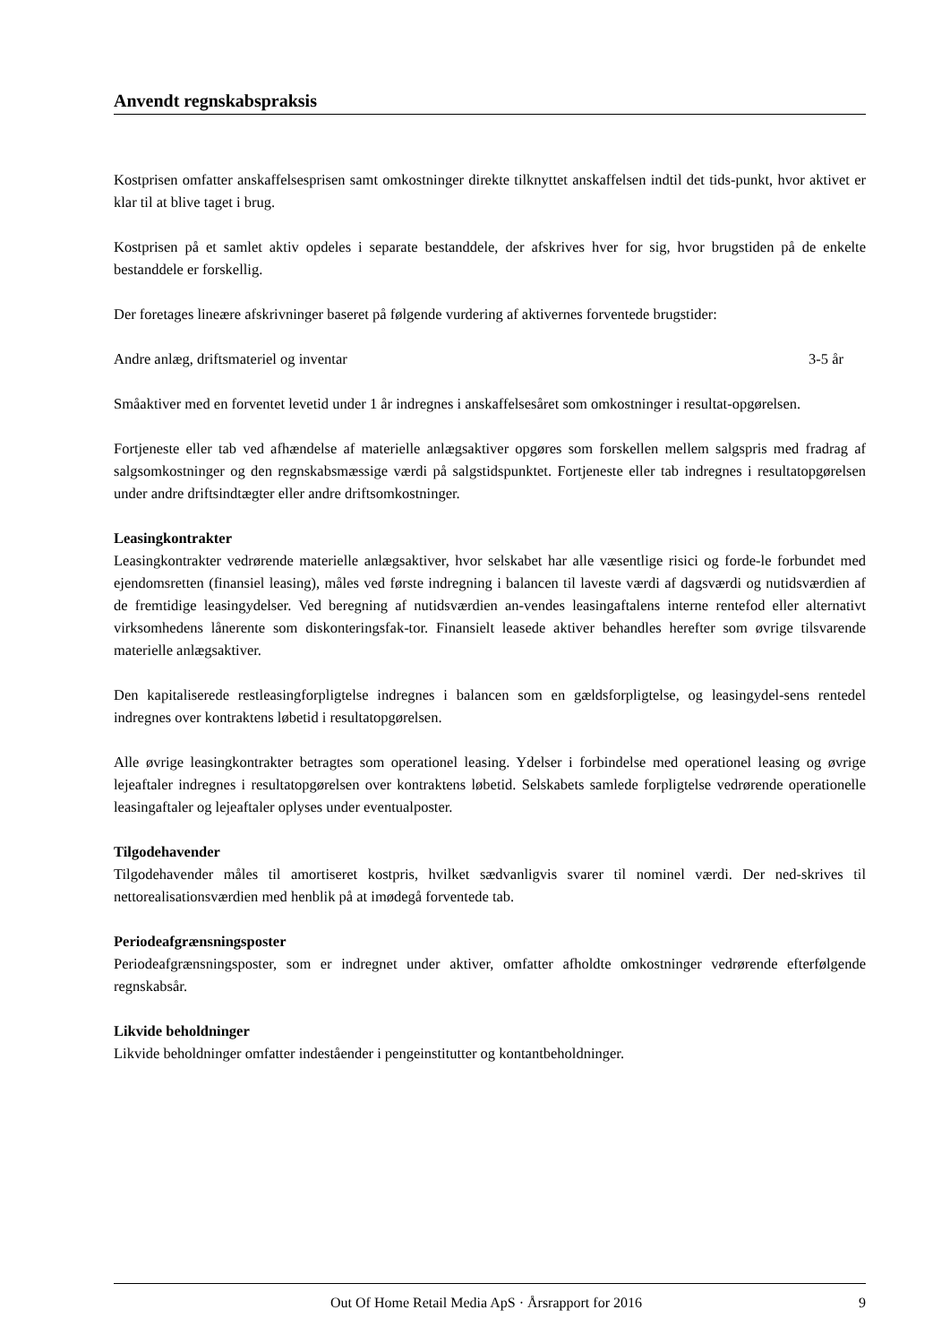Anvendt regnskabspraksis
Kostprisen omfatter anskaffelsesprisen samt omkostninger direkte tilknyttet anskaffelsen indtil det tids-punkt, hvor aktivet er klar til at blive taget i brug.
Kostprisen på et samlet aktiv opdeles i separate bestanddele, der afskrives hver for sig, hvor brugstiden på de enkelte bestanddele er forskellig.
Der foretages lineære afskrivninger baseret på følgende vurdering af aktivernes forventede brugstider:
Andre anlæg, driftsmateriel og inventar 3-5 år
Småaktiver med en forventet levetid under 1 år indregnes i anskaffelsesåret som omkostninger i resultat-opgørelsen.
Fortjeneste eller tab ved afhændelse af materielle anlægsaktiver opgøres som forskellen mellem salgspris med fradrag af salgsomkostninger og den regnskabsmæssige værdi på salgstidspunktet. Fortjeneste eller tab indregnes i resultatopgørelsen under andre driftsindtægter eller andre driftsomkostninger.
Leasingkontrakter
Leasingkontrakter vedrørende materielle anlægsaktiver, hvor selskabet har alle væsentlige risici og forde-le forbundet med ejendomsretten (finansiel leasing), måles ved første indregning i balancen til laveste værdi af dagsværdi og nutidsværdien af de fremtidige leasingydelser. Ved beregning af nutidsværdien an-vendes leasingaftalens interne rentefod eller alternativt virksomhedens lånerente som diskonteringsfak-tor. Finansielt leasede aktiver behandles herefter som øvrige tilsvarende materielle anlægsaktiver.
Den kapitaliserede restleasingforpligtelse indregnes i balancen som en gældsforpligtelse, og leasingydel-sens rentedel indregnes over kontraktens løbetid i resultatopgørelsen.
Alle øvrige leasingkontrakter betragtes som operationel leasing. Ydelser i forbindelse med operationel leasing og øvrige lejeaftaler indregnes i resultatopgørelsen over kontraktens løbetid. Selskabets samlede forpligtelse vedrørende operationelle leasingaftaler og lejeaftaler oplyses under eventualposter.
Tilgodehavender
Tilgodehavender måles til amortiseret kostpris, hvilket sædvanligvis svarer til nominel værdi. Der ned-skrives til nettorealisationsværdien med henblik på at imødegå forventede tab.
Periodeafgrænsningsposter
Periodeafgrænsningsposter, som er indregnet under aktiver, omfatter afholdte omkostninger vedrørende efterfølgende regnskabsår.
Likvide beholdninger
Likvide beholdninger omfatter indeståender i pengeinstitutter og kontantbeholdninger.
Out Of Home Retail Media ApS · Årsrapport for 2016 9